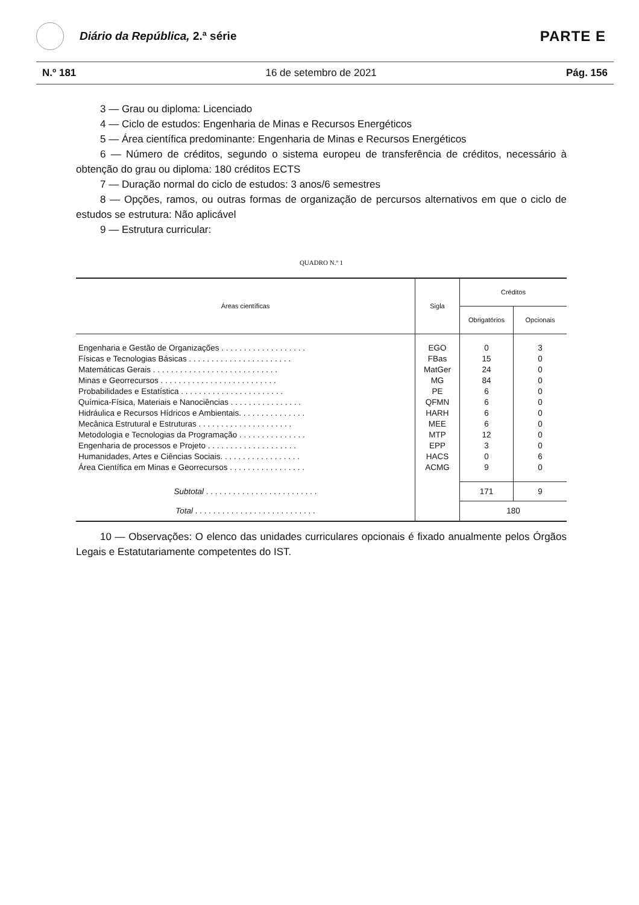Diário da República, 2.ª série
PARTE E
N.º 181 16 de setembro de 2021 Pág. 156
3 — Grau ou diploma: Licenciado
4 — Ciclo de estudos: Engenharia de Minas e Recursos Energéticos
5 — Área científica predominante: Engenharia de Minas e Recursos Energéticos
6 — Número de créditos, segundo o sistema europeu de transferência de créditos, necessário à obtenção do grau ou diploma: 180 créditos ECTS
7 — Duração normal do ciclo de estudos: 3 anos/6 semestres
8 — Opções, ramos, ou outras formas de organização de percursos alternativos em que o ciclo de estudos se estrutura: Não aplicável
9 — Estrutura curricular:
QUADRO N.º 1
| Áreas científicas | Sigla | Créditos | |
| --- | --- | --- | --- |
| | | Obrigatórios | Opcionais |
| Engenharia e Gestão de Organizações . . . . . . . . . . . . . . . . . . . | EGO | 0 | 3 |
| Físicas e Tecnologias Básicas . . . . . . . . . . . . . . . . . . . . . . . | FBas | 15 | 0 |
| Matemáticas Gerais . . . . . . . . . . . . . . . . . . . . . . . . . . . . | MatGer | 24 | 0 |
| Minas e Georrecursos . . . . . . . . . . . . . . . . . . . . . . . . . . | MG | 84 | 0 |
| Probabilidades e Estatística . . . . . . . . . . . . . . . . . . . . . . . | PE | 6 | 0 |
| Química-Física, Materiais e Nanociências . . . . . . . . . . . . . . . . | QFMN | 6 | 0 |
| Hidráulica e Recursos Hídricos e Ambientais. . . . . . . . . . . . . . . | HARH | 6 | 0 |
| Mecânica Estrutural e Estruturas . . . . . . . . . . . . . . . . . . . . . | MEE | 6 | 0 |
| Metodologia e Tecnologias da Programação . . . . . . . . . . . . . . . | MTP | 12 | 0 |
| Engenharia de processos e Projeto . . . . . . . . . . . . . . . . . . . . | EPP | 3 | 0 |
| Humanidades, Artes e Ciências Sociais. . . . . . . . . . . . . . . . . . | HACS | 0 | 6 |
| Área Científica em Minas e Georrecursos . . . . . . . . . . . . . . . . . | ACMG | 9 | 0 |
| Subtotal . . . . . . . . . . . . . . . . . . . . . . . . . | | 171 | 9 |
| Total . . . . . . . . . . . . . . . . . . . . . . . . . . . | | 180 | |
10 — Observações: O elenco das unidades curriculares opcionais é fixado anualmente pelos Órgãos Legais e Estatutariamente competentes do IST.